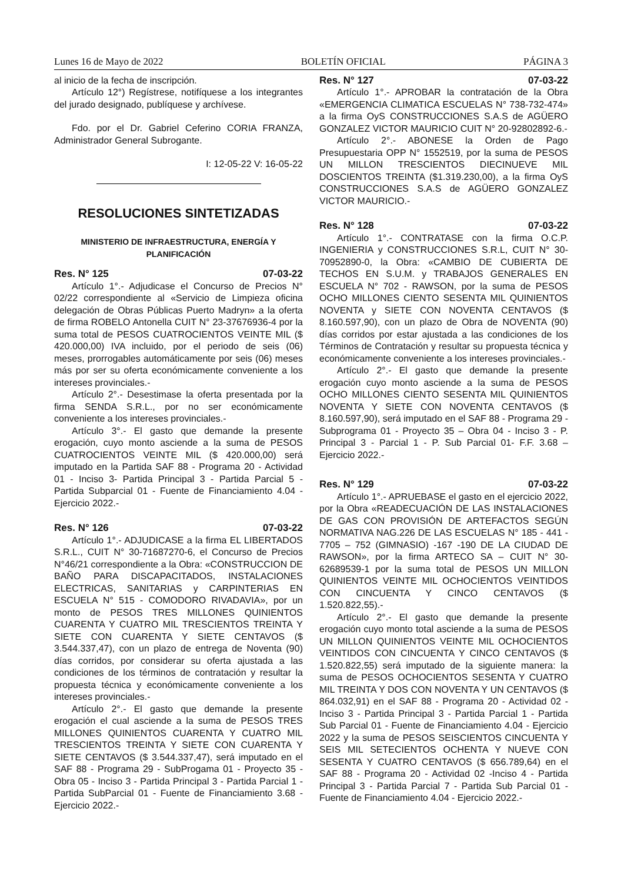Lunes 16 de Mayo de 2022 BOLETÍN OFICIAL PÁGINA 3
al inicio de la fecha de inscripción.
Artículo 12°) Regístrese, notifíquese a los integrantes del jurado designado, publíquese y archívese.
Fdo. por el Dr. Gabriel Ceferino CORIA FRANZA, Administrador General Subrogante.
I: 12-05-22 V: 16-05-22
RESOLUCIONES SINTETIZADAS
MINISTERIO DE INFRAESTRUCTURA, ENERGÍA Y PLANIFICACIÓN
Res. N° 125 07-03-22
Artículo 1°.- Adjudicase el Concurso de Precios N° 02/22 correspondiente al «Servicio de Limpieza oficina delegación de Obras Públicas Puerto Madryn» a la oferta de firma ROBELO Antonella CUIT N° 23-37676936-4 por la suma total de PESOS CUATROCIENTOS VEINTE MIL ($ 420.000,00) IVA incluido, por el periodo de seis (06) meses, prorrogables automáticamente por seis (06) meses más por ser su oferta económicamente conveniente a los intereses provinciales.-
Artículo 2°.- Desestimase la oferta presentada por la firma SENDA S.R.L., por no ser económicamente conveniente a los intereses provinciales.-
Artículo 3°.- El gasto que demande la presente erogación, cuyo monto asciende a la suma de PESOS CUATROCIENTOS VEINTE MIL ($ 420.000,00) será imputado en la Partida SAF 88 - Programa 20 - Actividad 01 - Inciso 3- Partida Principal 3 - Partida Parcial 5 - Partida Subparcial 01 - Fuente de Financiamiento 4.04 - Ejercicio 2022.-
Res. N° 126 07-03-22
Artículo 1°.- ADJUDICASE a la firma EL LIBERTADOS S.R.L., CUIT N° 30-71687270-6, el Concurso de Precios N°46/21 correspondiente a la Obra: «CONSTRUCCION DE BAÑO PARA DISCAPACITADOS, INSTALACIONES ELECTRICAS, SANITARIAS y CARPINTERIAS EN ESCUELA N° 515 - COMODORO RIVADAVIA», por un monto de PESOS TRES MILLONES QUINIENTOS CUARENTA Y CUATRO MIL TRESCIENTOS TREINTA Y SIETE CON CUARENTA Y SIETE CENTAVOS ($ 3.544.337,47), con un plazo de entrega de Noventa (90) días corridos, por considerar su oferta ajustada a las condiciones de los términos de contratación y resultar la propuesta técnica y económicamente conveniente a los intereses provinciales.-
Artículo 2°.- El gasto que demande la presente erogación el cual asciende a la suma de PESOS TRES MILLONES QUINIENTOS CUARENTA Y CUATRO MIL TRESCIENTOS TREINTA Y SIETE CON CUARENTA Y SIETE CENTAVOS ($ 3.544.337,47), será imputado en el SAF 88 - Programa 29 - SubProgama 01 - Proyecto 35 - Obra 05 - Inciso 3 - Partida Principal 3 - Partida Parcial 1 - Partida SubParcial 01 - Fuente de Financiamiento 3.68 - Ejercicio 2022.-
Res. N° 127 07-03-22
Artículo 1°.- APROBAR la contratación de la Obra «EMERGENCIA CLIMATICA ESCUELAS N° 738-732-474» a la firma OyS CONSTRUCCIONES S.A.S de AGÜERO GONZALEZ VICTOR MAURICIO CUIT N° 20-92802892-6.-
Artículo 2°.- ABONESE la Orden de Pago Presupuestaria OPP N° 1552519, por la suma de PESOS UN MILLON TRESCIENTOS DIECINUEVE MIL DOSCIENTOS TREINTA ($1.319.230,00), a la firma OyS CONSTRUCCIONES S.A.S de AGÜERO GONZALEZ VICTOR MAURICIO.-
Res. N° 128 07-03-22
Artículo 1°.- CONTRATASE con la firma O.C.P. INGENIERIA y CONSTRUCCIONES S.R.L, CUIT N° 30-70952890-0, la Obra: «CAMBIO DE CUBIERTA DE TECHOS EN S.U.M. y TRABAJOS GENERALES EN ESCUELA N° 702 - RAWSON, por la suma de PESOS OCHO MILLONES CIENTO SESENTA MIL QUINIENTOS NOVENTA y SIETE CON NOVENTA CENTAVOS ($ 8.160.597,90), con un plazo de Obra de NOVENTA (90) días corridos por estar ajustada a las condiciones de los Términos de Contratación y resultar su propuesta técnica y económicamente conveniente a los intereses provinciales.-
Artículo 2°.- El gasto que demande la presente erogación cuyo monto asciende a la suma de PESOS OCHO MILLONES CIENTO SESENTA MIL QUINIENTOS NOVENTA Y SIETE CON NOVENTA CENTAVOS ($ 8.160.597,90), será imputado en el SAF 88 - Programa 29 - Subprograma 01 - Proyecto 35 – Obra 04 - Inciso 3 - P. Principal 3 - Parcial 1 - P. Sub Parcial 01- F.F. 3.68 – Ejercicio 2022.-
Res. N° 129 07-03-22
Artículo 1°.- APRUEBASE el gasto en el ejercicio 2022, por la Obra «READECUACIÓN DE LAS INSTALACIONES DE GAS CON PROVISIÓN DE ARTEFACTOS SEGÚN NORMATIVA NAG.226 DE LAS ESCUELAS N° 185 - 441 - 7705 – 752 (GIMNASIO) -167 -190 DE LA CIUDAD DE RAWSON», por la firma ARTECO SA – CUIT N° 30-62689539-1 por la suma total de PESOS UN MILLON QUINIENTOS VEINTE MIL OCHOCIENTOS VEINTIDOS CON CINCUENTA Y CINCO CENTAVOS ($ 1.520.822,55).-
Artículo 2°.- El gasto que demande la presente erogación cuyo monto total asciende a la suma de PESOS UN MILLON QUINIENTOS VEINTE MIL OCHOCIENTOS VEINTIDOS CON CINCUENTA Y CINCO CENTAVOS ($ 1.520.822,55) será imputado de la siguiente manera: la suma de PESOS OCHOCIENTOS SESENTA Y CUATRO MIL TREINTA Y DOS CON NOVENTA Y UN CENTAVOS ($ 864.032,91) en el SAF 88 - Programa 20 - Actividad 02 - Inciso 3 - Partida Principal 3 - Partida Parcial 1 - Partida Sub Parcial 01 - Fuente de Financiamiento 4.04 - Ejercicio 2022 y la suma de PESOS SEISCIENTOS CINCUENTA Y SEIS MIL SETECIENTOS OCHENTA Y NUEVE CON SESENTA Y CUATRO CENTAVOS ($ 656.789,64) en el SAF 88 - Programa 20 - Actividad 02 -Inciso 4 - Partida Principal 3 - Partida Parcial 7 - Partida Sub Parcial 01 - Fuente de Financiamiento 4.04 - Ejercicio 2022.-